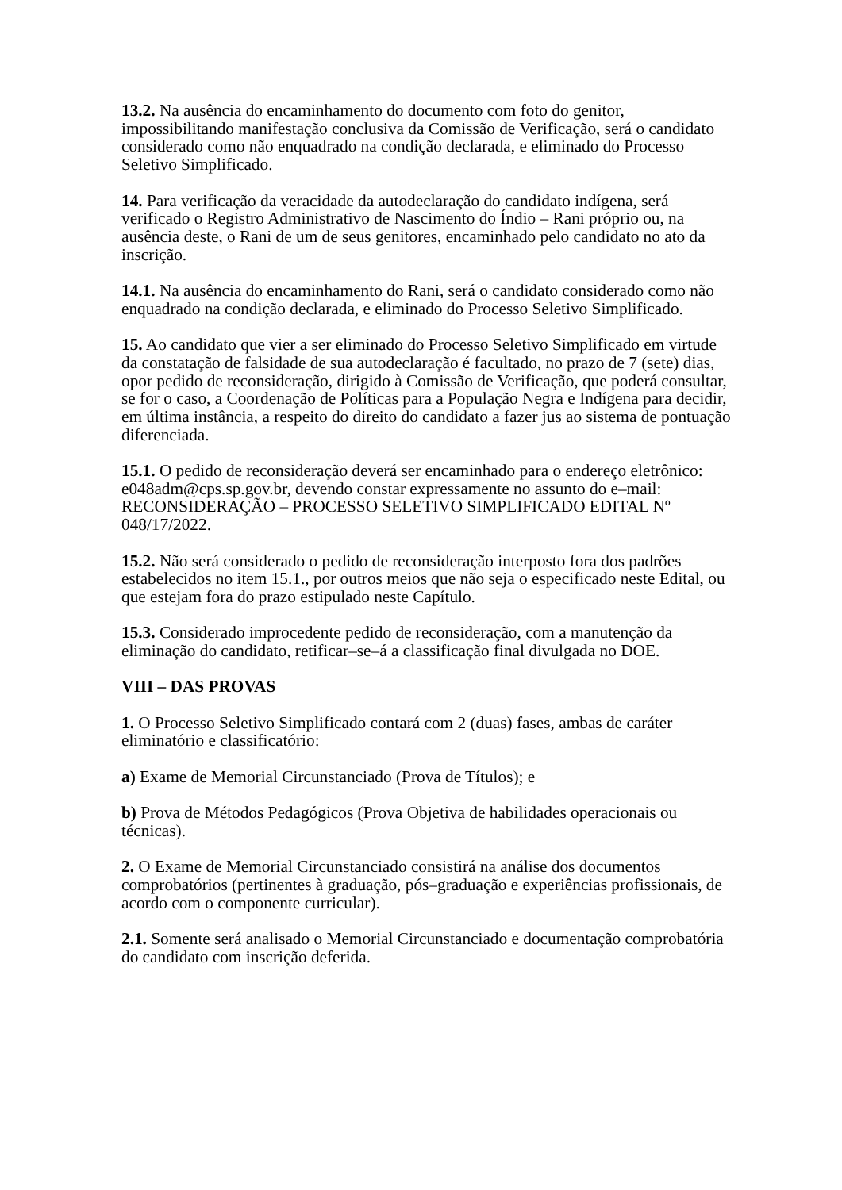13.2. Na ausência do encaminhamento do documento com foto do genitor, impossibilitando manifestação conclusiva da Comissão de Verificação, será o candidato considerado como não enquadrado na condição declarada, e eliminado do Processo Seletivo Simplificado.
14. Para verificação da veracidade da autodeclaração do candidato indígena, será verificado o Registro Administrativo de Nascimento do Índio – Rani próprio ou, na ausência deste, o Rani de um de seus genitores, encaminhado pelo candidato no ato da inscrição.
14.1. Na ausência do encaminhamento do Rani, será o candidato considerado como não enquadrado na condição declarada, e eliminado do Processo Seletivo Simplificado.
15. Ao candidato que vier a ser eliminado do Processo Seletivo Simplificado em virtude da constatação de falsidade de sua autodeclaração é facultado, no prazo de 7 (sete) dias, opor pedido de reconsideração, dirigido à Comissão de Verificação, que poderá consultar, se for o caso, a Coordenação de Políticas para a População Negra e Indígena para decidir, em última instância, a respeito do direito do candidato a fazer jus ao sistema de pontuação diferenciada.
15.1. O pedido de reconsideração deverá ser encaminhado para o endereço eletrônico: e048adm@cps.sp.gov.br, devendo constar expressamente no assunto do e–mail: RECONSIDERAÇÃO – PROCESSO SELETIVO SIMPLIFICADO EDITAL Nº 048/17/2022.
15.2. Não será considerado o pedido de reconsideração interposto fora dos padrões estabelecidos no item 15.1., por outros meios que não seja o especificado neste Edital, ou que estejam fora do prazo estipulado neste Capítulo.
15.3. Considerado improcedente pedido de reconsideração, com a manutenção da eliminação do candidato, retificar–se–á a classificação final divulgada no DOE.
VIII – DAS PROVAS
1. O Processo Seletivo Simplificado contará com 2 (duas) fases, ambas de caráter eliminatório e classificatório:
a) Exame de Memorial Circunstanciado (Prova de Títulos); e
b) Prova de Métodos Pedagógicos (Prova Objetiva de habilidades operacionais ou técnicas).
2. O Exame de Memorial Circunstanciado consistirá na análise dos documentos comprobatórios (pertinentes à graduação, pós–graduação e experiências profissionais, de acordo com o componente curricular).
2.1. Somente será analisado o Memorial Circunstanciado e documentação comprobatória do candidato com inscrição deferida.